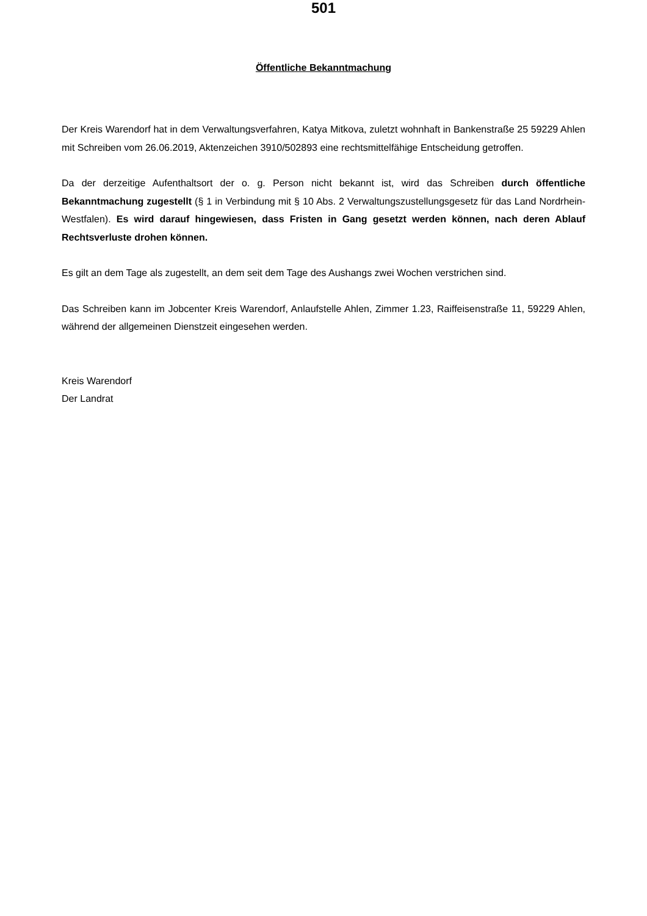501
Öffentliche Bekanntmachung
Der Kreis Warendorf hat in dem Verwaltungsverfahren, Katya Mitkova, zuletzt wohnhaft in Bankenstraße 25 59229 Ahlen mit Schreiben vom 26.06.2019, Aktenzeichen 3910/502893 eine rechtsmittelfähige Entscheidung getroffen.
Da der derzeitige Aufenthaltsort der o. g. Person nicht bekannt ist, wird das Schreiben durch öffentliche Bekanntmachung zugestellt (§ 1 in Verbindung mit § 10 Abs. 2 Verwaltungszustellungsgesetz für das Land Nordrhein-Westfalen). Es wird darauf hingewiesen, dass Fristen in Gang gesetzt werden können, nach deren Ablauf Rechtsverluste drohen können.
Es gilt an dem Tage als zugestellt, an dem seit dem Tage des Aushangs zwei Wochen verstrichen sind.
Das Schreiben kann im Jobcenter Kreis Warendorf, Anlaufstelle Ahlen, Zimmer 1.23, Raiffeisenstraße 11, 59229 Ahlen, während der allgemeinen Dienstzeit eingesehen werden.
Kreis Warendorf
Der Landrat